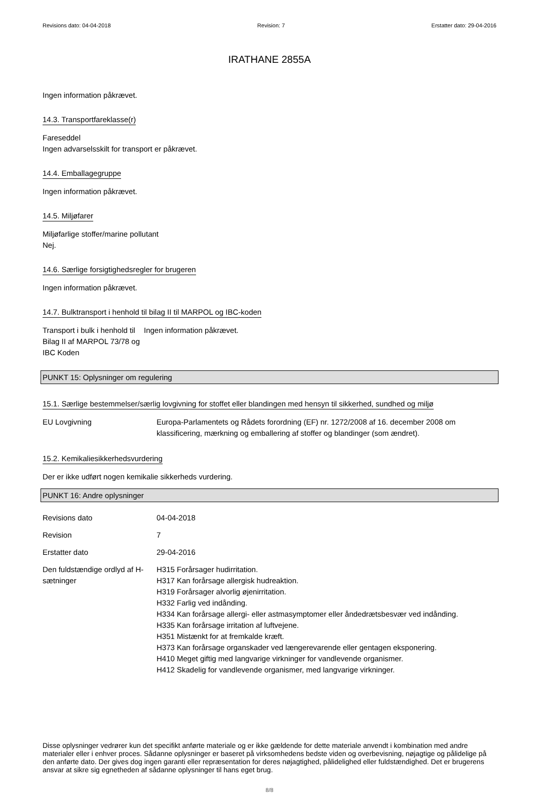Revisions dato: 04-04-2018 Revision: 7 Erstatter dato: 29-04-2016
IRATHANE 2855A
Ingen information påkrævet.
14.3. Transportfareklasse(r)
Fareseddel
Ingen advarselsskilt for transport er påkrævet.
14.4. Emballagegruppe
Ingen information påkrævet.
14.5. Miljøfarer
Miljøfarlige stoffer/marine pollutant
Nej.
14.6. Særlige forsigtighedsregler for brugeren
Ingen information påkrævet.
14.7. Bulktransport i henhold til bilag II til MARPOL og IBC-koden
| Transport i bulk i henhold til Bilag II af MARPOL 73/78 og IBC Koden | Ingen information påkrævet. |
PUNKT 15: Oplysninger om regulering
15.1. Særlige bestemmelser/særlig lovgivning for stoffet eller blandingen med hensyn til sikkerhed, sundhed og miljø
| EU Lovgivning | Europa-Parlamentets og Rådets forordning (EF) nr. 1272/2008 af 16. december 2008 om klassificering, mærkning og emballering af stoffer og blandinger (som ændret). |
15.2. Kemikaliesikkerhedsvurdering
Der er ikke udført nogen kemikalie sikkerheds vurdering.
PUNKT 16: Andre oplysninger
| Revisions dato | 04-04-2018 |
| Revision | 7 |
| Erstatter dato | 29-04-2016 |
| Den fuldstændige ordlyd af H-sætninger | H315 Forårsager hudirritation. H317 Kan forårsage allergisk hudreaktion. H319 Forårsager alvorlig øjenirritation. H332 Farlig ved indånding. H334 Kan forårsage allergi- eller astmasymptomer eller åndedrætsbesvær ved indånding. H335 Kan forårsage irritation af luftvejene. H351 Mistænkt for at fremkalde kræft. H373 Kan forårsage organskader ved længerevarende eller gentagen eksponering. H410 Meget giftig med langvarige virkninger for vandlevende organismer. H412 Skadelig for vandlevende organismer, med langvarige virkninger. |
Disse oplysninger vedrører kun det specifikt anførte materiale og er ikke gældende for dette materiale anvendt i kombination med andre materialer eller i enhver proces. Sådanne oplysninger er baseret på virksomhedens bedste viden og overbevisning, nøjagtige og pålidelige på den anførte dato. Der gives dog ingen garanti eller repræsentation for deres nøjagtighed, pålidelighed eller fuldstændighed. Det er brugerens ansvar at sikre sig egnetheden af sådanne oplysninger til hans eget brug.
8/8